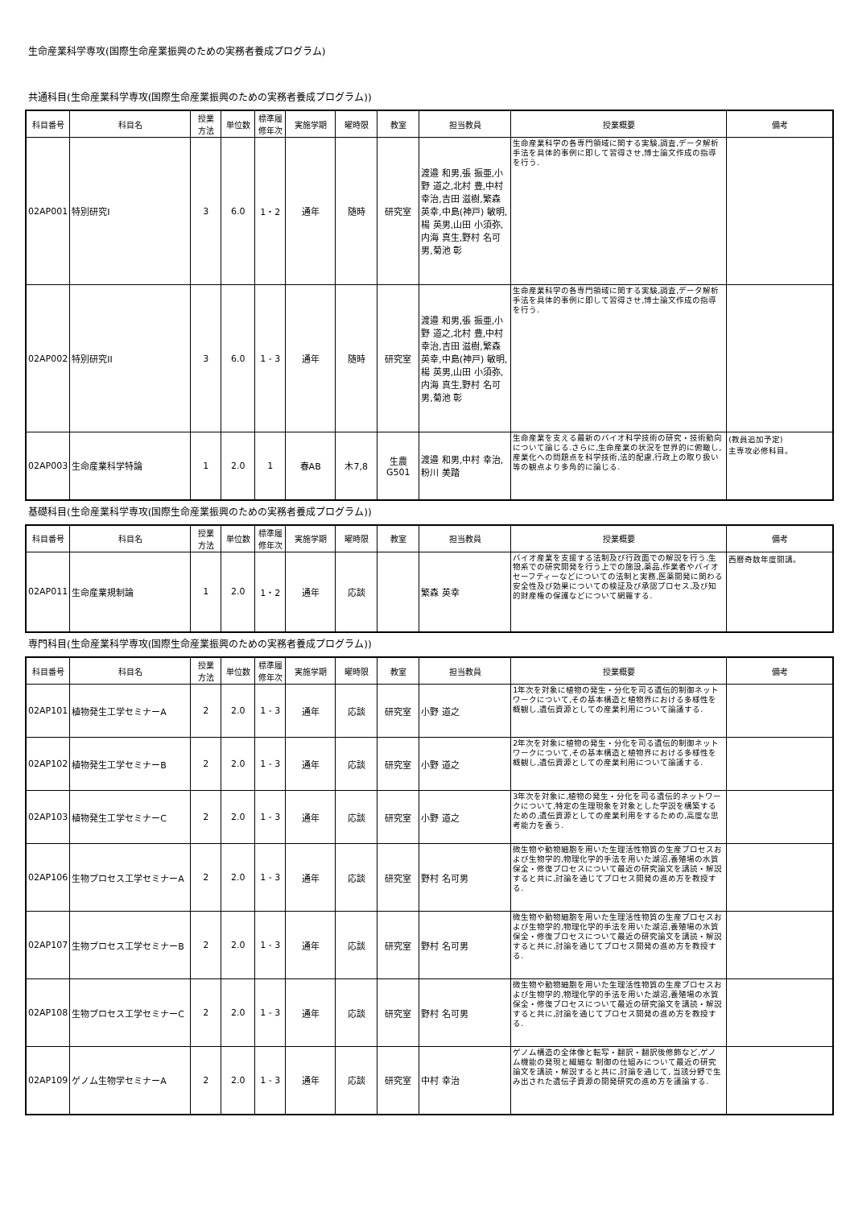生命産業科学専攻(国際生命産業振興のための実務者養成プログラム)
共通科目(生命産業科学専攻(国際生命産業振興のための実務者養成プログラム))
| 科目番号 | 科目名 | 授業 方法 | 単位数 | 標準履 修年次 | 実施学期 | 曜時限 | 教室 | 担当教員 | 授業概要 | 備考 |
| --- | --- | --- | --- | --- | --- | --- | --- | --- | --- | --- |
| 02AP001 | 特別研究I | 3 | 6.0 | 1・2 | 通年 | 随時 | 研究室 | 渡邉 和男,張 振亜,小野 道之,北村 豊,中村 幸治,吉田 滋樹,繁森 英幸,中島(神戸) 敏明,楊 英男,山田 小須弥,内海 真生,野村 名可男,菊池 彰 | 生命産業科学の各専門領域に関する実験,調査,データ解析手法を具体的事例に即して習得させ,博士論文作成の指導を行う. | |
| 02AP002 | 特別研究II | 3 | 6.0 | 1 - 3 | 通年 | 随時 | 研究室 | 渡邉 和男,張 振亜,小野 道之,北村 豊,中村 幸治,吉田 滋樹,繁森 英幸,中島(神戸) 敏明,楊 英男,山田 小須弥,内海 真生,野村 名可男,菊池 彰 | 生命産業科学の各専門領域に関する実験,調査,データ解析手法を具体的事例に即して習得させ,博士論文作成の指導を行う. | |
| 02AP003 | 生命産業科学特論 | 1 | 2.0 | 1 | 春AB | 木7,8 | 生農 G501 | 渡邉 和男,中村 幸治,粉川 美踏 | 生命産業を支える最新のバイオ科学技術の研究・技術動向について論じる.さらに,生命産業の状況を世界的に俯瞰し,産業化への問題点を科学技術,法的配慮,行政上の取り扱い等の観点より多角的に論じる. | (教員追加予定) 主専攻必修科目。 |
基礎科目(生命産業科学専攻(国際生命産業振興のための実務者養成プログラム))
| 科目番号 | 科目名 | 授業 方法 | 単位数 | 標準履 修年次 | 実施学期 | 曜時限 | 教室 | 担当教員 | 授業概要 | 備考 |
| --- | --- | --- | --- | --- | --- | --- | --- | --- | --- | --- |
| 02AP011 | 生命産業規制論 | 1 | 2.0 | 1・2 | 通年 | 応談 | | 繁森 英幸 | バイオ産業を支援する法制及び行政面での解説を行う.生物系での研究開発を行う上での施設,薬品,作業者やバイオセーフティーなどについての法制と実務,医薬開発に関わる安全性及び効果についての検証及び承認プロセス,及び知的財産権の保護などについて網羅する. | 西暦奇数年度開講。 |
専門科目(生命産業科学専攻(国際生命産業振興のための実務者養成プログラム))
| 科目番号 | 科目名 | 授業 方法 | 単位数 | 標準履 修年次 | 実施学期 | 曜時限 | 教室 | 担当教員 | 授業概要 | 備考 |
| --- | --- | --- | --- | --- | --- | --- | --- | --- | --- | --- |
| 02AP101 | 植物発生工学セミナーA | 2 | 2.0 | 1 - 3 | 通年 | 応談 | 研究室 | 小野 道之 | 1年次を対象に植物の発生・分化を司る遺伝的制御ネットワークについて,その基本構造と植物界における多様性を概観し,遺伝資源としての産業利用について論議する. | |
| 02AP102 | 植物発生工学セミナーB | 2 | 2.0 | 1 - 3 | 通年 | 応談 | 研究室 | 小野 道之 | 2年次を対象に植物の発生・分化を司る遺伝的制御ネットワークについて,その基本構造と植物界における多様性を概観し,遺伝資源としての産業利用について論議する. | |
| 02AP103 | 植物発生工学セミナーC | 2 | 2.0 | 1 - 3 | 通年 | 応談 | 研究室 | 小野 道之 | 3年次を対象に,植物の発生・分化を司る遺伝的ネットワークについて,特定の生理現象を対象とした学説を構築するための,遺伝資源としての産業利用をするための,高度な思考能力を養う. | |
| 02AP106 | 生物プロセス工学セミナーA | 2 | 2.0 | 1 - 3 | 通年 | 応談 | 研究室 | 野村 名可男 | 微生物や動物細胞を用いた生理活性物質の生産プロセスおよび生物学的,物理化学的手法を用いた湖沼,養殖場の水質保全・修復プロセスについて最近の研究論文を講読・解説すると共に,討論を通じてプロセス開発の進め方を教授する. | |
| 02AP107 | 生物プロセス工学セミナーB | 2 | 2.0 | 1 - 3 | 通年 | 応談 | 研究室 | 野村 名可男 | 微生物や動物細胞を用いた生理活性物質の生産プロセスおよび生物学的,物理化学的手法を用いた湖沼,養殖場の水質保全・修復プロセスについて最近の研究論文を講読・解説すると共に,討論を通じてプロセス開発の進め方を教授する. | |
| 02AP108 | 生物プロセス工学セミナーC | 2 | 2.0 | 1 - 3 | 通年 | 応談 | 研究室 | 野村 名可男 | 微生物や動物細胞を用いた生理活性物質の生産プロセスおよび生物学的,物理化学的手法を用いた湖沼,養殖場の水質保全・修復プロセスについて最近の研究論文を講読・解説すると共に,討論を通じてプロセス開発の進め方を教授する. | |
| 02AP109 | ゲノム生物学セミナーA | 2 | 2.0 | 1 - 3 | 通年 | 応談 | 研究室 | 中村 幸治 | ゲノム構造の全体像と転写・翻訳・翻訳後修飾など,ゲノム機能の発現と繊細な 制御の仕組みについて最近の研究論文を講読・解説すると共に,討論を通じて, 当該分野で生み出された遺伝子資源の開発研究の進め方を議論する. | |